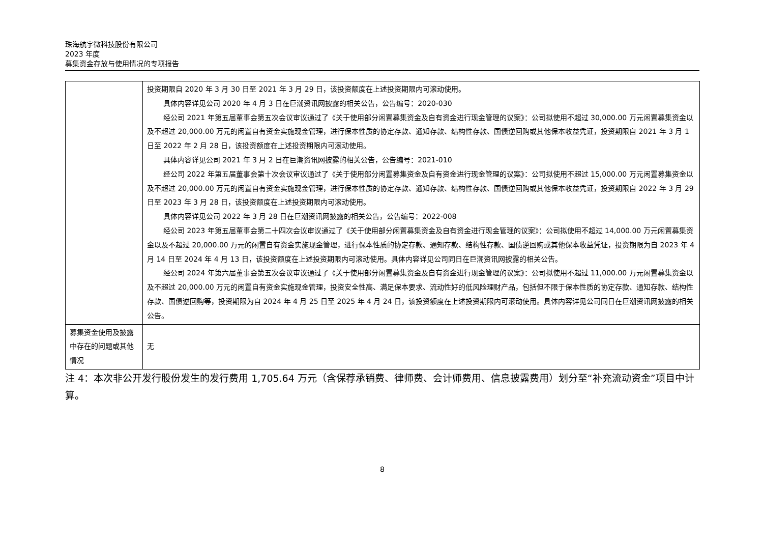珠海航宇微科技股份有限公司
2023 年度
募集资金存放与使用情况的专项报告
| | 投资期限自 2020 年 3 月 30 日至 2021 年 3 月 29 日，该投资额度在上述投资期限内可滚动使用。 具体内容详见公司 2020 年 4 月 3 日在巨潮资讯网披露的相关公告，公告编号：2020-030 经公司 2021 年第五届董事会第五次会议审议通过了《关于使用部分闲置募集资金及自有资金进行现金管理的议案》：公司拟使用不超过 30,000.00 万元闲置募集资金以及不超过 20,000.00 万元的闲置自有资金实施现金管理，进行保本性质的协定存款、通知存款、结构性存款、国债逆回购或其他保本收益凭证，投资期限自 2021 年 3 月 1 日至 2022 年 2 月 28 日，该投资额度在上述投资期限内可滚动使用。 具体内容详见公司 2021 年 3 月 2 日在巨潮资讯网披露的相关公告，公告编号：2021-010 经公司 2022 年第五届董事会第十次会议审议通过了《关于使用部分闲置募集资金及自有资金进行现金管理的议案》：公司拟使用不超过 15,000.00 万元闲置募集资金以及不超过 20,000.00 万元的闲置自有资金实施现金管理，进行保本性质的协定存款、通知存款、结构性存款、国债逆回购或其他保本收益凭证，投资期限自 2022 年 3 月 29 日至 2023 年 3 月 28 日，该投资额度在上述投资期限内可滚动使用。 具体内容详见公司 2022 年 3 月 28 日在巨潮资讯网披露的相关公告，公告编号：2022-008 经公司 2023 年第五届董事会第二十四次会议审议通过了《关于使用部分闲置募集资金及自有资金进行现金管理的议案》：公司拟使用不超过 14,000.00 万元闲置募集资金以及不超过 20,000.00 万元的闲置自有资金实施现金管理，进行保本性质的协定存款、通知存款、结构性存款、国债逆回购或其他保本收益凭证，投资期限为自 2023 年 4 月 14 日至 2024 年 4 月 13 日，该投资额度在上述投资期限内可滚动使用。具体内容详见公司同日在巨潮资讯网披露的相关公告。 经公司 2024 年第六届董事会第五次会议审议通过了《关于使用部分闲置募集资金及自有资金进行现金管理的议案》：公司拟使用不超过 11,000.00 万元闲置募集资金以及不超过 20,000.00 万元的闲置自有资金实施现金管理，投资安全性高、满足保本要求、流动性好的低风险理财产品，包括但不限于保本性质的协定存款、通知存款、结构性存款、国债逆回购等，投资期限为自 2024 年 4 月 25 日至 2025 年 4 月 24 日，该投资额度在上述投资期限内可滚动使用。具体内容详见公司同日在巨潮资讯网披露的相关公告。 |
| 募集资金使用及披露中存在的问题或其他情况 | 无 |
注 4：本次非公开发行股份发生的发行费用 1,705.64 万元（含保荐承销费、律师费、会计师费用、信息披露费用）划分至“补充流动资金”项目中计算。
8